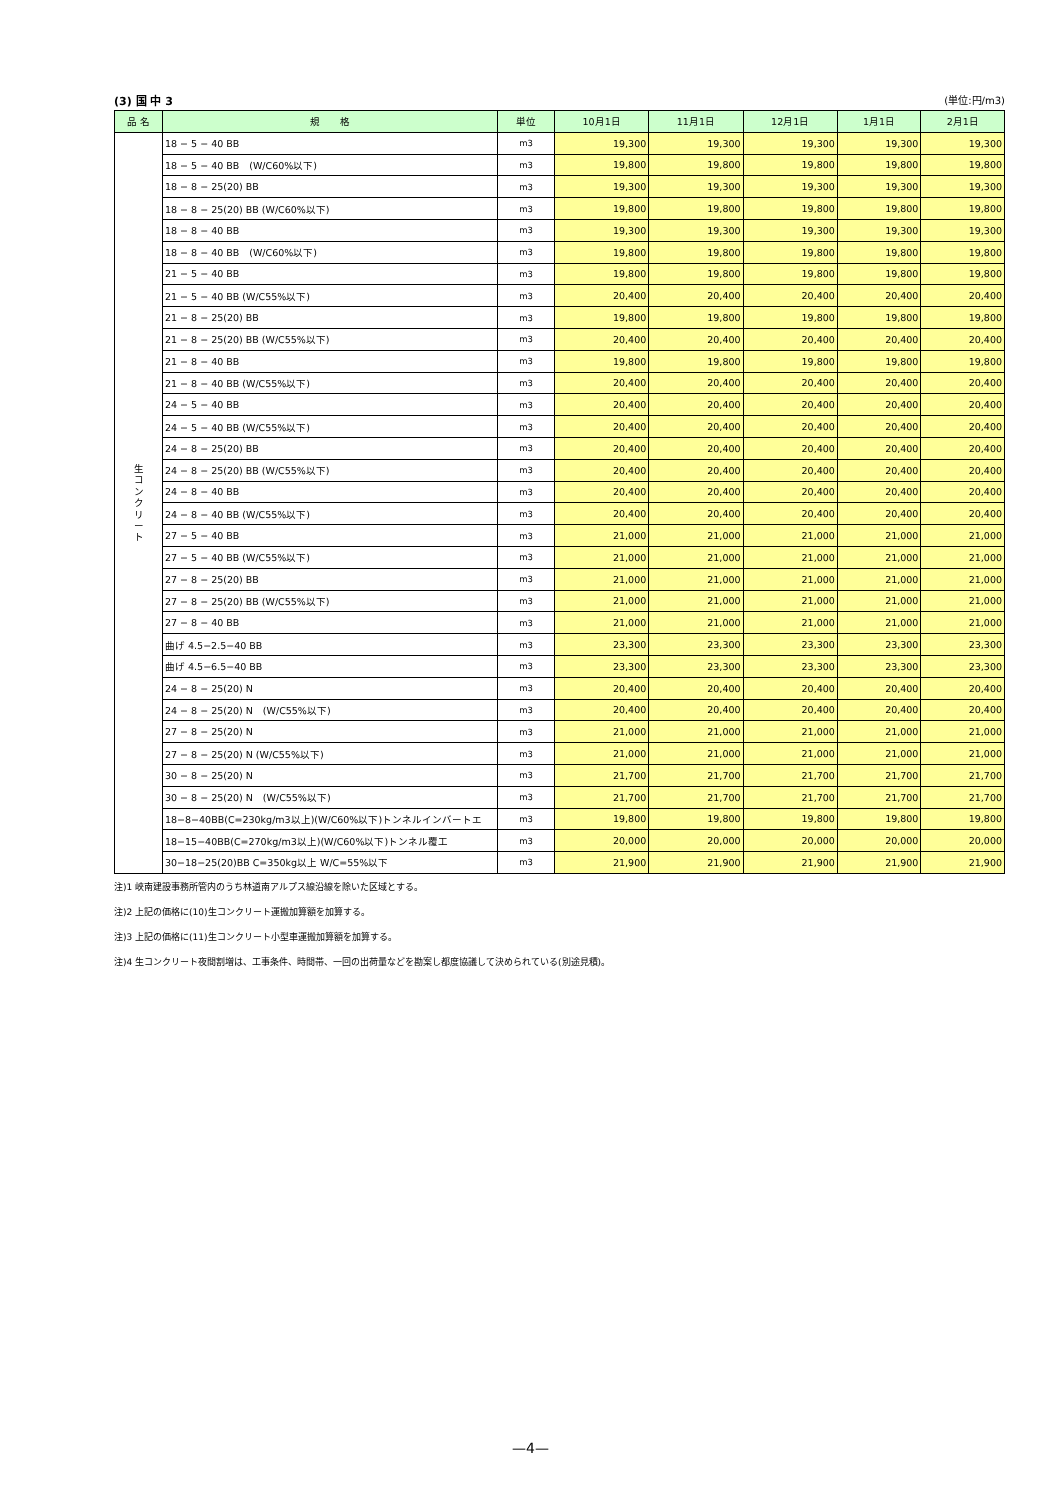(3) 国 中 3 (単位:円/m3)
| 品 名 | 規 格 | 単位 | 10月1日 | 11月1日 | 12月1日 | 1月1日 | 2月1日 |
| --- | --- | --- | --- | --- | --- | --- | --- |
| 生 コ ン ク リ ー ト | 18 − 5 − 40 BB | m3 | 19,300 | 19,300 | 19,300 | 19,300 | 19,300 |
| | 18 − 5 − 40 BB (W/C60%以下) | m3 | 19,800 | 19,800 | 19,800 | 19,800 | 19,800 |
| | 18 − 8 − 25(20) BB | m3 | 19,300 | 19,300 | 19,300 | 19,300 | 19,300 |
| | 18 − 8 − 25(20) BB (W/C60%以下) | m3 | 19,800 | 19,800 | 19,800 | 19,800 | 19,800 |
| | 18 − 8 − 40 BB | m3 | 19,300 | 19,300 | 19,300 | 19,300 | 19,300 |
| | 18 − 8 − 40 BB (W/C60%以下) | m3 | 19,800 | 19,800 | 19,800 | 19,800 | 19,800 |
| | 21 − 5 − 40 BB | m3 | 19,800 | 19,800 | 19,800 | 19,800 | 19,800 |
| | 21 − 5 − 40 BB (W/C55%以下) | m3 | 20,400 | 20,400 | 20,400 | 20,400 | 20,400 |
| | 21 − 8 − 25(20) BB | m3 | 19,800 | 19,800 | 19,800 | 19,800 | 19,800 |
| | 21 − 8 − 25(20) BB (W/C55%以下) | m3 | 20,400 | 20,400 | 20,400 | 20,400 | 20,400 |
| | 21 − 8 − 40 BB | m3 | 19,800 | 19,800 | 19,800 | 19,800 | 19,800 |
| | 21 − 8 − 40 BB (W/C55%以下) | m3 | 20,400 | 20,400 | 20,400 | 20,400 | 20,400 |
| | 24 − 5 − 40 BB | m3 | 20,400 | 20,400 | 20,400 | 20,400 | 20,400 |
| | 24 − 5 − 40 BB (W/C55%以下) | m3 | 20,400 | 20,400 | 20,400 | 20,400 | 20,400 |
| | 24 − 8 − 25(20) BB | m3 | 20,400 | 20,400 | 20,400 | 20,400 | 20,400 |
| | 24 − 8 − 25(20) BB (W/C55%以下) | m3 | 20,400 | 20,400 | 20,400 | 20,400 | 20,400 |
| | 24 − 8 − 40 BB | m3 | 20,400 | 20,400 | 20,400 | 20,400 | 20,400 |
| | 24 − 8 − 40 BB (W/C55%以下) | m3 | 20,400 | 20,400 | 20,400 | 20,400 | 20,400 |
| | 27 − 5 − 40 BB | m3 | 21,000 | 21,000 | 21,000 | 21,000 | 21,000 |
| | 27 − 5 − 40 BB (W/C55%以下) | m3 | 21,000 | 21,000 | 21,000 | 21,000 | 21,000 |
| | 27 − 8 − 25(20) BB | m3 | 21,000 | 21,000 | 21,000 | 21,000 | 21,000 |
| | 27 − 8 − 25(20) BB (W/C55%以下) | m3 | 21,000 | 21,000 | 21,000 | 21,000 | 21,000 |
| | 27 − 8 − 40 BB | m3 | 21,000 | 21,000 | 21,000 | 21,000 | 21,000 |
| | 曲げ 4.5−2.5−40 BB | m3 | 23,300 | 23,300 | 23,300 | 23,300 | 23,300 |
| | 曲げ 4.5−6.5−40 BB | m3 | 23,300 | 23,300 | 23,300 | 23,300 | 23,300 |
| | 24 − 8 − 25(20) N | m3 | 20,400 | 20,400 | 20,400 | 20,400 | 20,400 |
| | 24 − 8 − 25(20) N (W/C55%以下) | m3 | 20,400 | 20,400 | 20,400 | 20,400 | 20,400 |
| | 27 − 8 − 25(20) N | m3 | 21,000 | 21,000 | 21,000 | 21,000 | 21,000 |
| | 27 − 8 − 25(20) N (W/C55%以下) | m3 | 21,000 | 21,000 | 21,000 | 21,000 | 21,000 |
| | 30 − 8 − 25(20) N | m3 | 21,700 | 21,700 | 21,700 | 21,700 | 21,700 |
| | 30 − 8 − 25(20) N (W/C55%以下) | m3 | 21,700 | 21,700 | 21,700 | 21,700 | 21,700 |
| | 18−8−40BB(C=230kg/m3以上)(W/C60%以下)トンネルインバートエ | m3 | 19,800 | 19,800 | 19,800 | 19,800 | 19,800 |
| | 18−15−40BB(C=270kg/m3以上)(W/C60%以下)トンネル覆工 | m3 | 20,000 | 20,000 | 20,000 | 20,000 | 20,000 |
| | 30−18−25(20)BB C=350kg以上 W/C=55%以下 | m3 | 21,900 | 21,900 | 21,900 | 21,900 | 21,900 |
注)1 峡南建設事務所管内のうち林道南アルプス線沿線を除いた区域とする。
注)2 上記の価格に(10)生コンクリート運搬加算額を加算する。
注)3 上記の価格に(11)生コンクリート小型車運搬加算額を加算する。
注)4 生コンクリート夜間割増は、工事条件、時間帯、一回の出荷量などを勘案し都度協議して決められている(別途見積)。
—4—